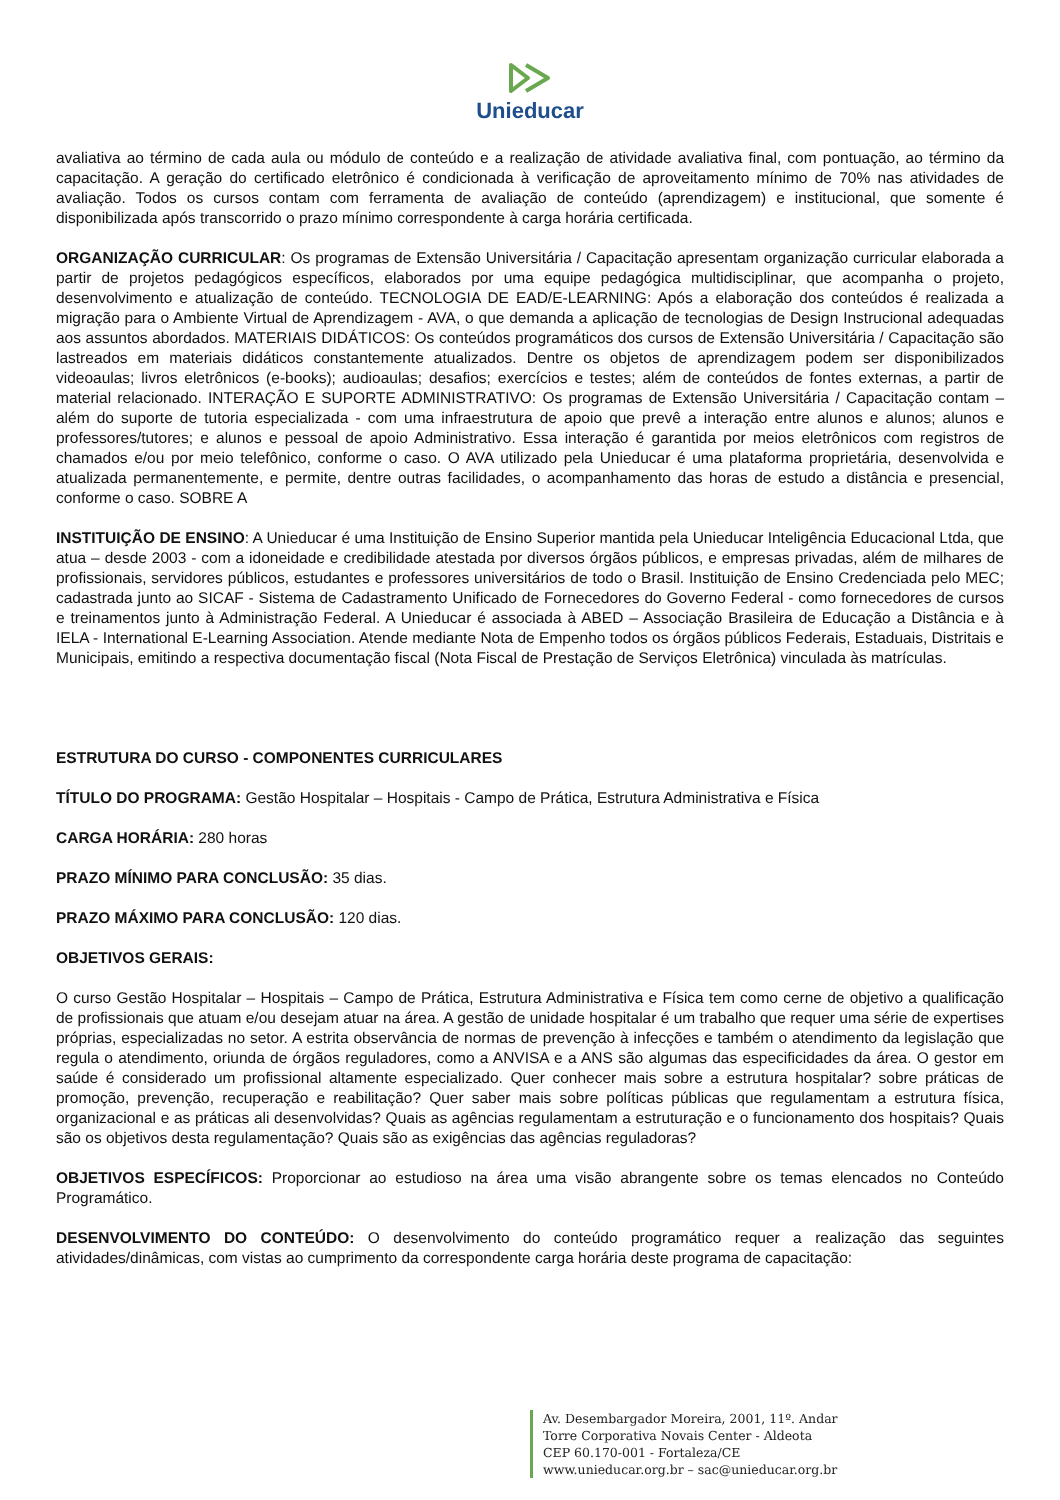Unieducar
avaliativa ao término de cada aula ou módulo de conteúdo e a realização de atividade avaliativa final, com pontuação, ao término da capacitação. A geração do certificado eletrônico é condicionada à verificação de aproveitamento mínimo de 70% nas atividades de avaliação. Todos os cursos contam com ferramenta de avaliação de conteúdo (aprendizagem) e institucional, que somente é disponibilizada após transcorrido o prazo mínimo correspondente à carga horária certificada.
ORGANIZAÇÃO CURRICULAR: Os programas de Extensão Universitária / Capacitação apresentam organização curricular elaborada a partir de projetos pedagógicos específicos, elaborados por uma equipe pedagógica multidisciplinar, que acompanha o projeto, desenvolvimento e atualização de conteúdo. TECNOLOGIA DE EAD/E-LEARNING: Após a elaboração dos conteúdos é realizada a migração para o Ambiente Virtual de Aprendizagem - AVA, o que demanda a aplicação de tecnologias de Design Instrucional adequadas aos assuntos abordados. MATERIAIS DIDÁTICOS: Os conteúdos programáticos dos cursos de Extensão Universitária / Capacitação são lastreados em materiais didáticos constantemente atualizados. Dentre os objetos de aprendizagem podem ser disponibilizados videoaulas; livros eletrônicos (e-books); audioaulas; desafios; exercícios e testes; além de conteúdos de fontes externas, a partir de material relacionado. INTERAÇÃO E SUPORTE ADMINISTRATIVO: Os programas de Extensão Universitária / Capacitação contam – além do suporte de tutoria especializada - com uma infraestrutura de apoio que prevê a interação entre alunos e alunos; alunos e professores/tutores; e alunos e pessoal de apoio Administrativo. Essa interação é garantida por meios eletrônicos com registros de chamados e/ou por meio telefônico, conforme o caso. O AVA utilizado pela Unieducar é uma plataforma proprietária, desenvolvida e atualizada permanentemente, e permite, dentre outras facilidades, o acompanhamento das horas de estudo a distância e presencial, conforme o caso. SOBRE A
INSTITUIÇÃO DE ENSINO: A Unieducar é uma Instituição de Ensino Superior mantida pela Unieducar Inteligência Educacional Ltda, que atua – desde 2003 - com a idoneidade e credibilidade atestada por diversos órgãos públicos, e empresas privadas, além de milhares de profissionais, servidores públicos, estudantes e professores universitários de todo o Brasil. Instituição de Ensino Credenciada pelo MEC; cadastrada junto ao SICAF - Sistema de Cadastramento Unificado de Fornecedores do Governo Federal - como fornecedores de cursos e treinamentos junto à Administração Federal. A Unieducar é associada à ABED – Associação Brasileira de Educação a Distância e à IELA - International E-Learning Association. Atende mediante Nota de Empenho todos os órgãos públicos Federais, Estaduais, Distritais e Municipais, emitindo a respectiva documentação fiscal (Nota Fiscal de Prestação de Serviços Eletrônica) vinculada às matrículas.
ESTRUTURA DO CURSO - COMPONENTES CURRICULARES
TÍTULO DO PROGRAMA: Gestão Hospitalar – Hospitais - Campo de Prática, Estrutura Administrativa e Física
CARGA HORÁRIA: 280 horas
PRAZO MÍNIMO PARA CONCLUSÃO: 35 dias.
PRAZO MÁXIMO PARA CONCLUSÃO: 120 dias.
OBJETIVOS GERAIS:
O curso Gestão Hospitalar – Hospitais – Campo de Prática, Estrutura Administrativa e Física tem como cerne de objetivo a qualificação de profissionais que atuam e/ou desejam atuar na área. A gestão de unidade hospitalar é um trabalho que requer uma série de expertises próprias, especializadas no setor. A estrita observância de normas de prevenção à infecções e também o atendimento da legislação que regula o atendimento, oriunda de órgãos reguladores, como a ANVISA e a ANS são algumas das especificidades da área. O gestor em saúde é considerado um profissional altamente especializado. Quer conhecer mais sobre a estrutura hospitalar? sobre práticas de promoção, prevenção, recuperação e reabilitação? Quer saber mais sobre políticas públicas que regulamentam a estrutura física, organizacional e as práticas ali desenvolvidas? Quais as agências regulamentam a estruturação e o funcionamento dos hospitais? Quais são os objetivos desta regulamentação? Quais são as exigências das agências reguladoras?
OBJETIVOS ESPECÍFICOS: Proporcionar ao estudioso na área uma visão abrangente sobre os temas elencados no Conteúdo Programático.
DESENVOLVIMENTO DO CONTEÚDO: O desenvolvimento do conteúdo programático requer a realização das seguintes atividades/dinâmicas, com vistas ao cumprimento da correspondente carga horária deste programa de capacitação:
Av. Desembargador Moreira, 2001, 11º. Andar
Torre Corporativa Novais Center - Aldeota
CEP 60.170-001 - Fortaleza/CE
www.unieducar.org.br – sac@unieducar.org.br